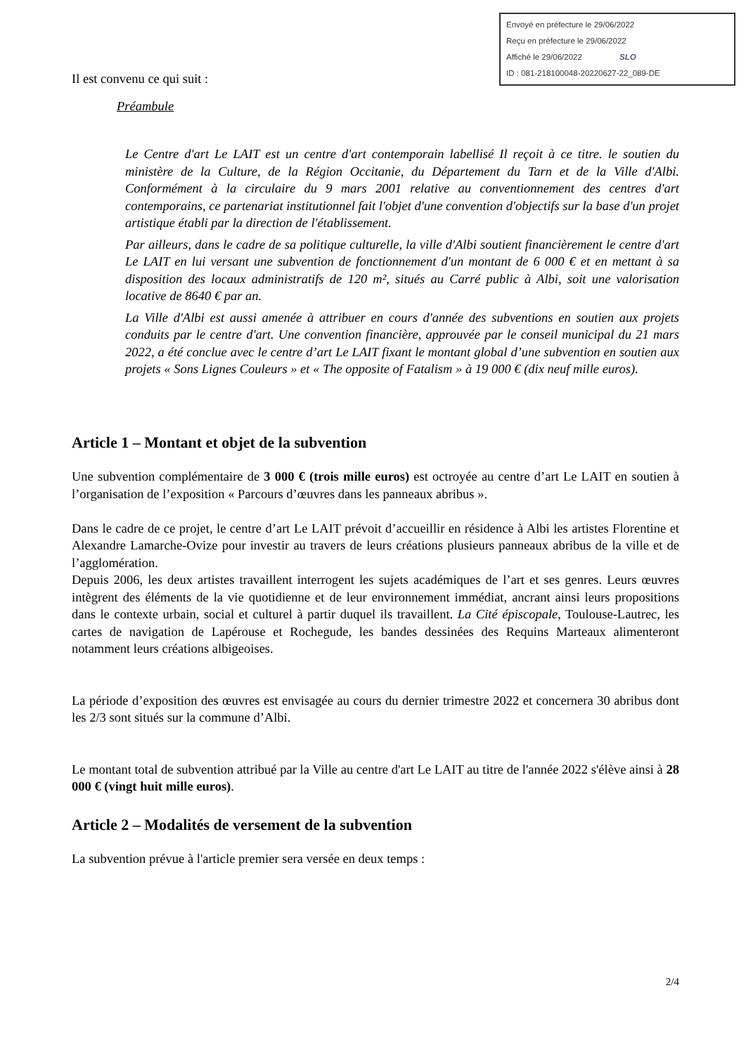Envoyé en préfecture le 29/06/2022
Reçu en préfecture le 29/06/2022
Affiché le 29/06/2022 SLO
ID : 081-218100048-20220627-22_089-DE
Il est convenu ce qui suit :
Préambule
Le Centre d'art Le LAIT est un centre d'art contemporain labellisé Il reçoit à ce titre. le soutien du ministère de la Culture, de la Région Occitanie, du Département du Tarn et de la Ville d'Albi. Conformément à la circulaire du 9 mars 2001 relative au conventionnement des centres d'art contemporains, ce partenariat institutionnel fait l'objet d'une convention d'objectifs sur la base d'un projet artistique établi par la direction de l'établissement.
Par ailleurs, dans le cadre de sa politique culturelle, la ville d'Albi soutient financièrement le centre d'art Le LAIT en lui versant une subvention de fonctionnement d'un montant de 6 000 € et en mettant à sa disposition des locaux administratifs de 120 m², situés au Carré public à Albi, soit une valorisation locative de 8640 € par an.
La Ville d'Albi est aussi amenée à attribuer en cours d'année des subventions en soutien aux projets conduits par le centre d'art. Une convention financière, approuvée par le conseil municipal du 21 mars 2022, a été conclue avec le centre d’art Le LAIT fixant le montant global d’une subvention en soutien aux projets « Sons Lignes Couleurs » et « The opposite of Fatalism » à 19 000 € (dix neuf mille euros).
Article 1 – Montant et objet de la subvention
Une subvention complémentaire de 3 000 € (trois mille euros) est octroyée au centre d’art Le LAIT en soutien à l’organisation de l’exposition « Parcours d’œuvres dans les panneaux abribus ».
Dans le cadre de ce projet, le centre d’art Le LAIT prévoit d’accueillir en résidence à Albi les artistes Florentine et Alexandre Lamarche-Ovize pour investir au travers de leurs créations plusieurs panneaux abribus de la ville et de l’agglomération.
Depuis 2006, les deux artistes travaillent interrogent les sujets académiques de l’art et ses genres. Leurs œuvres intègrent des éléments de la vie quotidienne et de leur environnement immédiat, ancrant ainsi leurs propositions dans le contexte urbain, social et culturel à partir duquel ils travaillent. La Cité épiscopale, Toulouse-Lautrec, les cartes de navigation de Lapérouse et Rochegude, les bandes dessinées des Requins Marteaux alimenteront notamment leurs créations albigeoises.
La période d’exposition des œuvres est envisagée au cours du dernier trimestre 2022 et concernera 30 abribus dont les 2/3 sont situés sur la commune d’Albi.
Le montant total de subvention attribué par la Ville au centre d'art Le LAIT au titre de l'année 2022 s'élève ainsi à 28 000 € (vingt huit mille euros).
Article 2 – Modalités de versement de la subvention
La subvention prévue à l'article premier sera versée en deux temps :
2/4